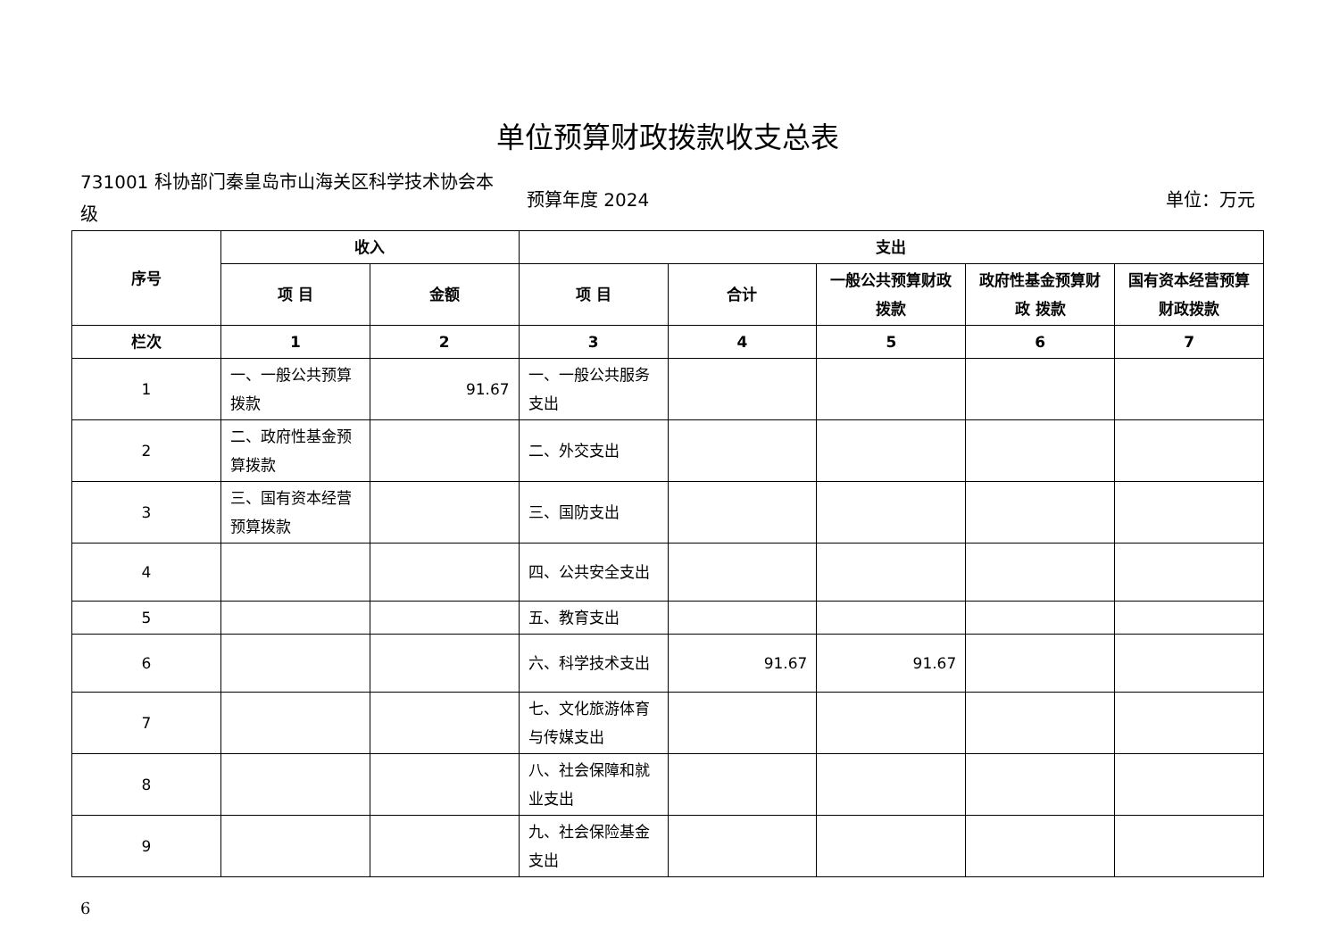单位预算财政拨款收支总表
731001 科协部门秦皇岛市山海关区科学技术协会本级
预算年度 2024 单位：万元
| 序号 | 收入 | | 支出 | | | | |
| --- | --- | --- | --- | --- | --- | --- | --- |
| | 项 目 | 金额 | 项 目 | 合计 | 一般公共预算财政拨款 | 政府性基金预算财政 拨款 | 国有资本经营预算财政拨款 |
| 栏次 | 1 | 2 | 3 | 4 | 5 | 6 | 7 |
| 1 | 一、一般公共预算拨款 | 91.67 | 一、一般公共服务支出 | | | | |
| 2 | 二、政府性基金预算拨款 | | 二、外交支出 | | | | |
| 3 | 三、国有资本经营预算拨款 | | 三、国防支出 | | | | |
| 4 | | | 四、公共安全支出 | | | | |
| 5 | | | 五、教育支出 | | | | |
| 6 | | | 六、科学技术支出 | 91.67 | 91.67 | | |
| 7 | | | 七、文化旅游体育与传媒支出 | | | | |
| 8 | | | 八、社会保障和就业支出 | | | | |
| 9 | | | 九、社会保险基金支出 | | | | |
6